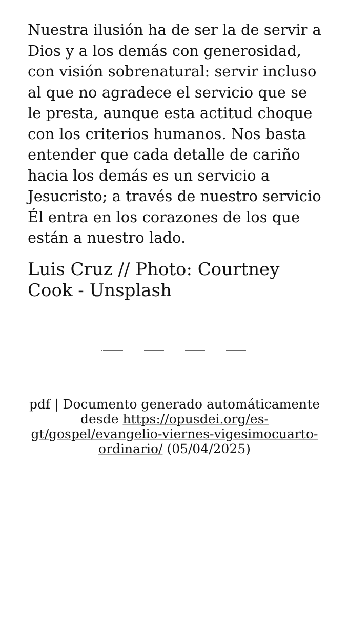Nuestra ilusión ha de ser la de servir a Dios y a los demás con generosidad, con visión sobrenatural: servir incluso al que no agradece el servicio que se le presta, aunque esta actitud choque con los criterios humanos. Nos basta entender que cada detalle de cariño hacia los demás es un servicio a Jesucristo; a través de nuestro servicio Él entra en los corazones de los que están a nuestro lado.
Luis Cruz // Photo: Courtney Cook - Unsplash
pdf | Documento generado automáticamente desde https://opusdei.org/es-gt/gospel/evangelio-viernes-vigesimocuarto-ordinario/ (05/04/2025)